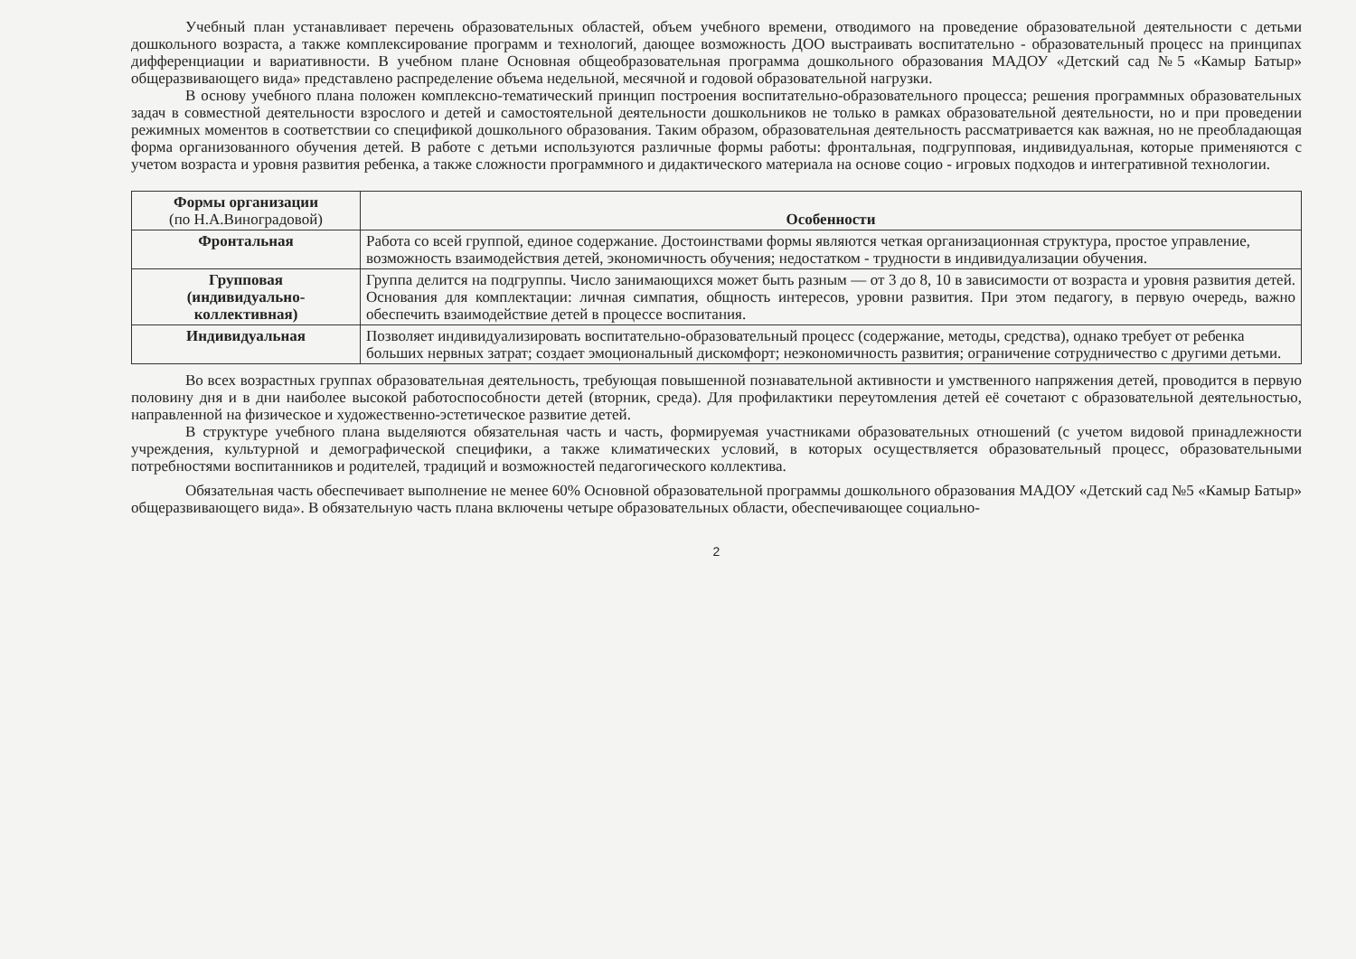Учебный план устанавливает перечень образовательных областей, объем учебного времени, отводимого на проведение образовательной деятельности с детьми дошкольного возраста, а также комплексирование программ и технологий, дающее возможность ДОО выстраивать воспитательно - образовательный процесс на принципах дифференциации и вариативности. В учебном плане Основная общеобразовательная программа дошкольного образования МАДОУ «Детский сад №5 «Камыр Батыр» общеразвивающего вида» представлено распределение объема недельной, месячной и годовой образовательной нагрузки.
В основу учебного плана положен комплексно-тематический принцип построения воспитательно-образовательного процесса; решения программных образовательных задач в совместной деятельности взрослого и детей и самостоятельной деятельности дошкольников не только в рамках образовательной деятельности, но и при проведении режимных моментов в соответствии со спецификой дошкольного образования. Таким образом, образовательная деятельность рассматривается как важная, но не преобладающая форма организованного обучения детей. В работе с детьми используются различные формы работы: фронтальная, подгрупповая, индивидуальная, которые применяются с учетом возраста и уровня развития ребенка, а также сложности программного и дидактического материала на основе социо - игровых подходов и интегративной технологии.
| Формы организации (по Н.А.Виноградовой) | Особенности |
| --- | --- |
| Фронтальная | Работа со всей группой, единое содержание. Достоинствами формы являются четкая организационная структура, простое управление, возможность взаимодействия детей, экономичность обучения; недостатком - трудности в индивидуализации обучения. |
| Групповая (индивидуально- коллективная) | Группа делится на подгруппы. Число занимающихся может быть разным — от 3 до 8, 10 в зависимости от возраста и уровня развития детей. Основания для комплектации: личная симпатия, общность интересов, уровни развития. При этом педагогу, в первую очередь, важно обеспечить взаимодействие детей в процессе воспитания. |
| Индивидуальная | Позволяет индивидуализировать воспитательно-образовательный процесс (содержание, методы, средства), однако требует от ребенка больших нервных затрат; создает эмоциональный дискомфорт; неэкономичность развития; ограничение сотрудничество с другими детьми. |
Во всех возрастных группах образовательная деятельность, требующая повышенной познавательной активности и умственного напряжения детей, проводится в первую половину дня и в дни наиболее высокой работоспособности детей (вторник, среда). Для профилактики переутомления детей её сочетают с образовательной деятельностью, направленной на физическое и художественно-эстетическое развитие детей.
В структуре учебного плана выделяются обязательная часть и часть, формируемая участниками образовательных отношений (с учетом видовой принадлежности учреждения, культурной и демографической специфики, а также климатических условий, в которых осуществляется образовательный процесс, образовательными потребностями воспитанников и родителей, традиций и возможностей педагогического коллектива.
Обязательная часть обеспечивает выполнение не менее 60% Основной образовательной программы дошкольного образования МАДОУ «Детский сад №5 «Камыр Батыр» общеразвивающего вида». В обязательную часть плана включены четыре образовательных области, обеспечивающее социально-
2